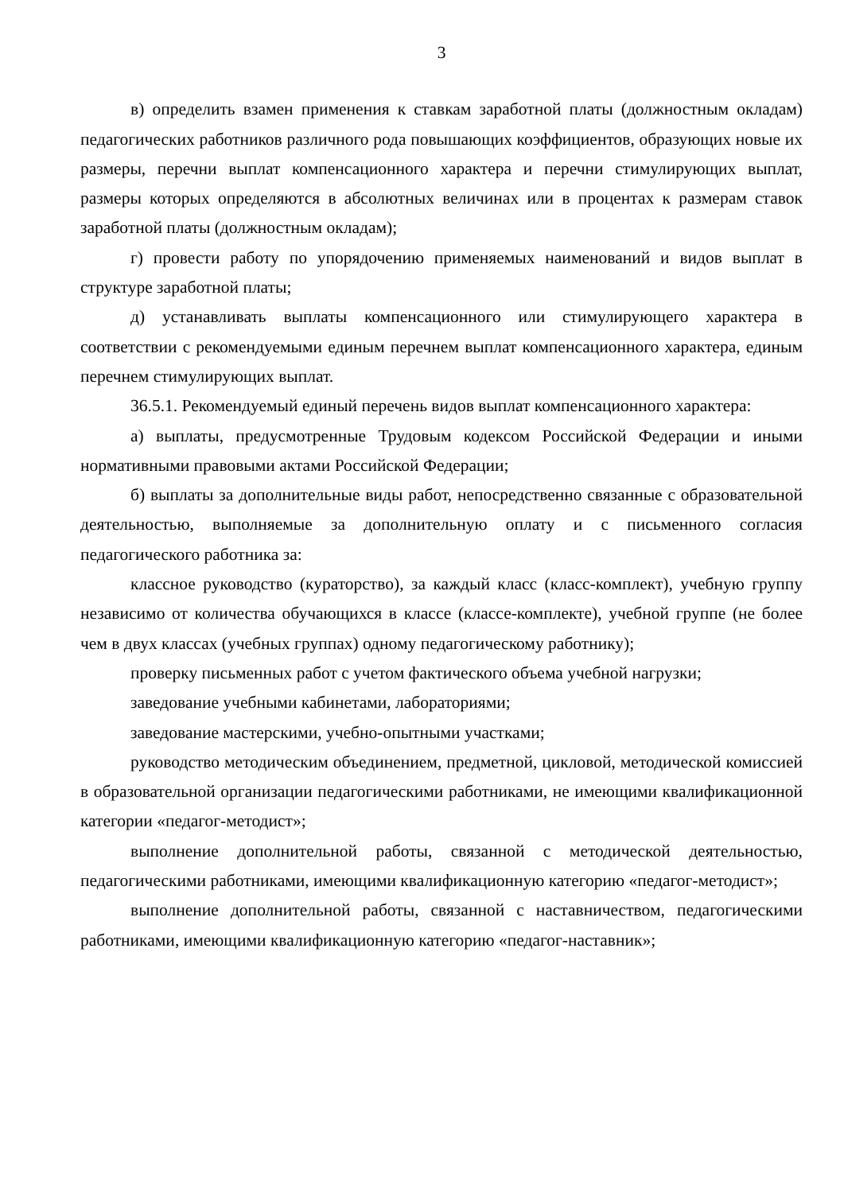3
в) определить взамен применения к ставкам заработной платы (должностным окладам) педагогических работников различного рода повышающих коэффициентов, образующих новые их размеры, перечни выплат компенсационного характера и перечни стимулирующих выплат, размеры которых определяются в абсолютных величинах или в процентах к размерам ставок заработной платы (должностным окладам);
г) провести работу по упорядочению применяемых наименований и видов выплат в структуре заработной платы;
д) устанавливать выплаты компенсационного или стимулирующего характера в соответствии с рекомендуемыми единым перечнем выплат компенсационного характера, единым перечнем стимулирующих выплат.
36.5.1. Рекомендуемый единый перечень видов выплат компенсационного характера:
а) выплаты, предусмотренные Трудовым кодексом Российской Федерации и иными нормативными правовыми актами Российской Федерации;
б) выплаты за дополнительные виды работ, непосредственно связанные с образовательной деятельностью, выполняемые за дополнительную оплату и с письменного согласия педагогического работника за:
классное руководство (кураторство), за каждый класс (класс-комплект), учебную группу независимо от количества обучающихся в классе (классе-комплекте), учебной группе (не более чем в двух классах (учебных группах) одному педагогическому работнику);
проверку письменных работ с учетом фактического объема учебной нагрузки;
заведование учебными кабинетами, лабораториями;
заведование мастерскими, учебно-опытными участками;
руководство методическим объединением, предметной, цикловой, методической комиссией в образовательной организации педагогическими работниками, не имеющими квалификационной категории «педагог-методист»;
выполнение дополнительной работы, связанной с методической деятельностью, педагогическими работниками, имеющими квалификационную категорию «педагог-методист»;
выполнение дополнительной работы, связанной с наставничеством, педагогическими работниками, имеющими квалификационную категорию «педагог-наставник»;